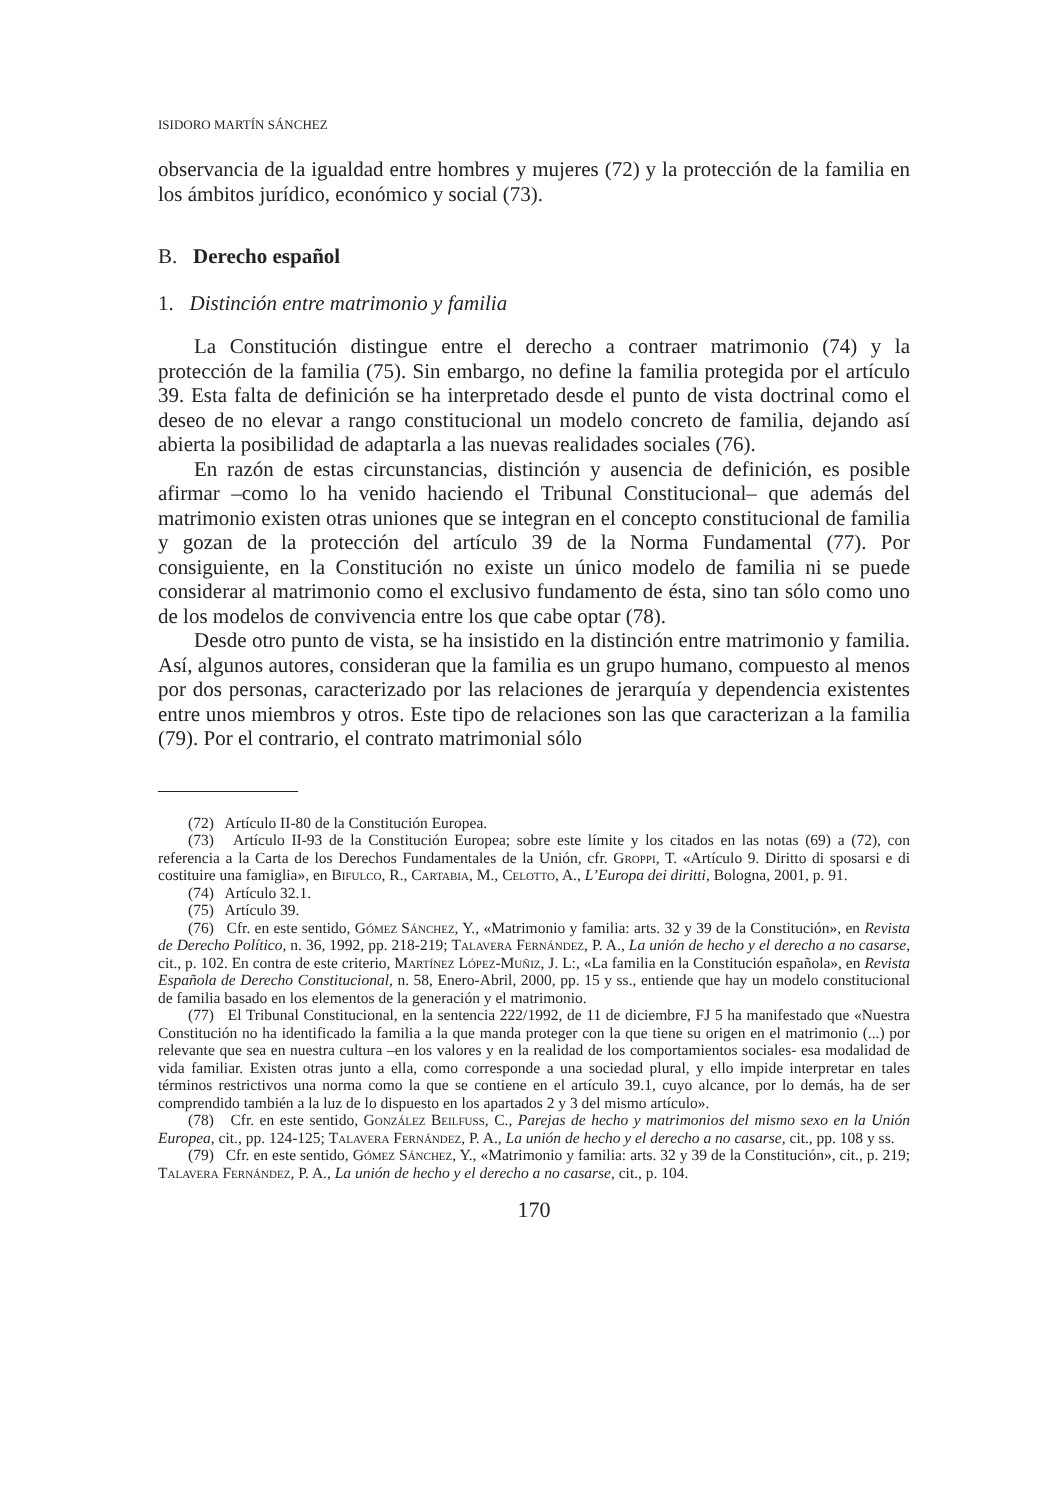ISIDORO MARTÍN SÁNCHEZ
observancia de la igualdad entre hombres y mujeres (72) y la protección de la familia en los ámbitos jurídico, económico y social (73).
B. Derecho español
1. Distinción entre matrimonio y familia
La Constitución distingue entre el derecho a contraer matrimonio (74) y la protección de la familia (75). Sin embargo, no define la familia protegida por el artículo 39. Esta falta de definición se ha interpretado desde el punto de vista doctrinal como el deseo de no elevar a rango constitucional un modelo concreto de familia, dejando así abierta la posibilidad de adaptarla a las nuevas realidades sociales (76).
En razón de estas circunstancias, distinción y ausencia de definición, es posible afirmar –como lo ha venido haciendo el Tribunal Constitucional– que además del matrimonio existen otras uniones que se integran en el concepto constitucional de familia y gozan de la protección del artículo 39 de la Norma Fundamental (77). Por consiguiente, en la Constitución no existe un único modelo de familia ni se puede considerar al matrimonio como el exclusivo fundamento de ésta, sino tan sólo como uno de los modelos de convivencia entre los que cabe optar (78).
Desde otro punto de vista, se ha insistido en la distinción entre matrimonio y familia. Así, algunos autores, consideran que la familia es un grupo humano, compuesto al menos por dos personas, caracterizado por las relaciones de jerarquía y dependencia existentes entre unos miembros y otros. Este tipo de relaciones son las que caracterizan a la familia (79). Por el contrario, el contrato matrimonial sólo
(72) Artículo II-80 de la Constitución Europea.
(73) Artículo II-93 de la Constitución Europea; sobre este límite y los citados en las notas (69) a (72), con referencia a la Carta de los Derechos Fundamentales de la Unión, cfr. Groppi, T. «Artículo 9. Diritto di sposarsi e di costituire una famiglia», en Bifulco, R., Cartabia, M., Celotto, A., L’Europa dei diritti, Bologna, 2001, p. 91.
(74) Artículo 32.1.
(75) Artículo 39.
(76) Cfr. en este sentido, Gómez Sánchez, Y., «Matrimonio y familia: arts. 32 y 39 de la Constitución», en Revista de Derecho Político, n. 36, 1992, pp. 218-219; Talavera Fernández, P. A., La unión de hecho y el derecho a no casarse, cit., p. 102. En contra de este criterio, Martínez López-Muñiz, J. L:, «La familia en la Constitución española», en Revista Española de Derecho Constitucional, n. 58, Enero-Abril, 2000, pp. 15 y ss., entiende que hay un modelo constitucional de familia basado en los elementos de la generación y el matrimonio.
(77) El Tribunal Constitucional, en la sentencia 222/1992, de 11 de diciembre, FJ 5 ha manifestado que «Nuestra Constitución no ha identificado la familia a la que manda proteger con la que tiene su origen en el matrimonio (...) por relevante que sea en nuestra cultura –en los valores y en la realidad de los comportamientos sociales- esa modalidad de vida familiar. Existen otras junto a ella, como corresponde a una sociedad plural, y ello impide interpretar en tales términos restrictivos una norma como la que se contiene en el artículo 39.1, cuyo alcance, por lo demás, ha de ser comprendido también a la luz de lo dispuesto en los apartados 2 y 3 del mismo artículo».
(78) Cfr. en este sentido, González Beilfuss, C., Parejas de hecho y matrimonios del mismo sexo en la Unión Europea, cit., pp. 124-125; Talavera Fernández, P. A., La unión de hecho y el derecho a no casarse, cit., pp. 108 y ss.
(79) Cfr. en este sentido, Gómez Sánchez, Y., «Matrimonio y familia: arts. 32 y 39 de la Constitución», cit., p. 219; Talavera Fernández, P. A., La unión de hecho y el derecho a no casarse, cit., p. 104.
170